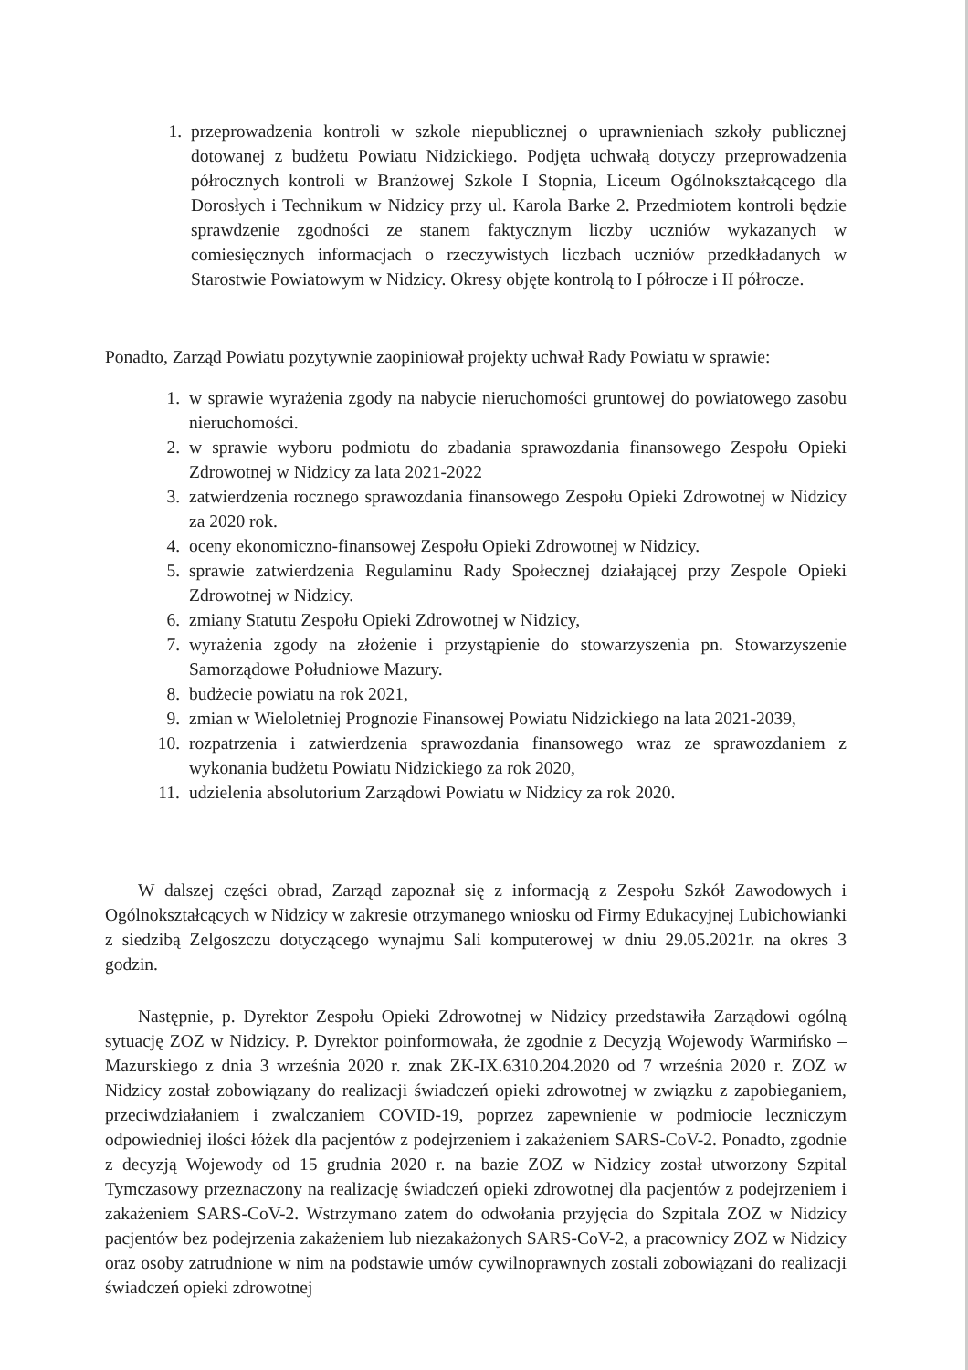1. przeprowadzenia kontroli w szkole niepublicznej o uprawnieniach szkoły publicznej dotowanej z budżetu Powiatu Nidzickiego. Podjęta uchwałą dotyczy przeprowadzenia półrocznych kontroli w Branżowej Szkole I Stopnia, Liceum Ogólnokształcącego dla Dorosłych i Technikum w Nidzicy przy ul. Karola Barke 2. Przedmiotem kontroli będzie sprawdzenie zgodności ze stanem faktycznym liczby uczniów wykazanych w comiesięcznych informacjach o rzeczywistych liczbach uczniów przedkładanych w Starostwie Powiatowym w Nidzicy. Okresy objęte kontrolą to I półrocze i II półrocze.
Ponadto, Zarząd Powiatu pozytywnie zaopiniował projekty uchwał Rady Powiatu w sprawie:
1. w sprawie wyrażenia zgody na nabycie nieruchomości gruntowej do powiatowego zasobu nieruchomości.
2. w sprawie wyboru podmiotu do zbadania sprawozdania finansowego Zespołu Opieki Zdrowotnej w Nidzicy za lata 2021-2022
3. zatwierdzenia rocznego sprawozdania finansowego Zespołu Opieki Zdrowotnej w Nidzicy za 2020 rok.
4. oceny ekonomiczno-finansowej Zespołu Opieki Zdrowotnej w Nidzicy.
5. sprawie zatwierdzenia Regulaminu Rady Społecznej działającej przy Zespole Opieki Zdrowotnej w Nidzicy.
6. zmiany Statutu Zespołu Opieki Zdrowotnej w Nidzicy,
7. wyrażenia zgody na złożenie i przystąpienie do stowarzyszenia pn. Stowarzyszenie Samorządowe Południowe Mazury.
8. budżecie powiatu na rok 2021,
9. zmian w Wieloletniej Prognozie Finansowej Powiatu Nidzickiego na lata 2021-2039,
10. rozpatrzenia i zatwierdzenia sprawozdania finansowego wraz ze sprawozdaniem z wykonania budżetu Powiatu Nidzickiego za rok 2020,
11. udzielenia absolutorium Zarządowi Powiatu w Nidzicy za rok 2020.
W dalszej części obrad, Zarząd zapoznał się z informacją z Zespołu Szkół Zawodowych i Ogólnokształcących w Nidzicy w zakresie otrzymanego wniosku od Firmy Edukacyjnej Lubichowianki z siedzibą Zelgoszczu dotyczącego wynajmu Sali komputerowej w dniu 29.05.2021r. na okres 3 godzin.
Następnie, p. Dyrektor Zespołu Opieki Zdrowotnej w Nidzicy przedstawiła Zarządowi ogólną sytuację ZOZ w Nidzicy. P. Dyrektor poinformowała, że zgodnie z Decyzją Wojewody Warmińsko – Mazurskiego z dnia 3 września 2020 r. znak ZK-IX.6310.204.2020 od 7 września 2020 r. ZOZ w Nidzicy został zobowiązany do realizacji świadczeń opieki zdrowotnej w związku z zapobieganiem, przeciwdziałaniem i zwalczaniem COVID-19, poprzez zapewnienie w podmiocie leczniczym odpowiedniej ilości łóżek dla pacjentów z podejrzeniem i zakażeniem SARS-CoV-2. Ponadto, zgodnie z decyzją Wojewody od 15 grudnia 2020 r. na bazie ZOZ w Nidzicy został utworzony Szpital Tymczasowy przeznaczony na realizację świadczeń opieki zdrowotnej dla pacjentów z podejrzeniem i zakażeniem SARS-CoV-2. Wstrzymano zatem do odwołania przyjęcia do Szpitala ZOZ w Nidzicy pacjentów bez podejrzenia zakażeniem lub niezakażonych SARS-CoV-2, a pracownicy ZOZ w Nidzicy oraz osoby zatrudnione w nim na podstawie umów cywilnoprawnych zostali zobowiązani do realizacji świadczeń opieki zdrowotnej